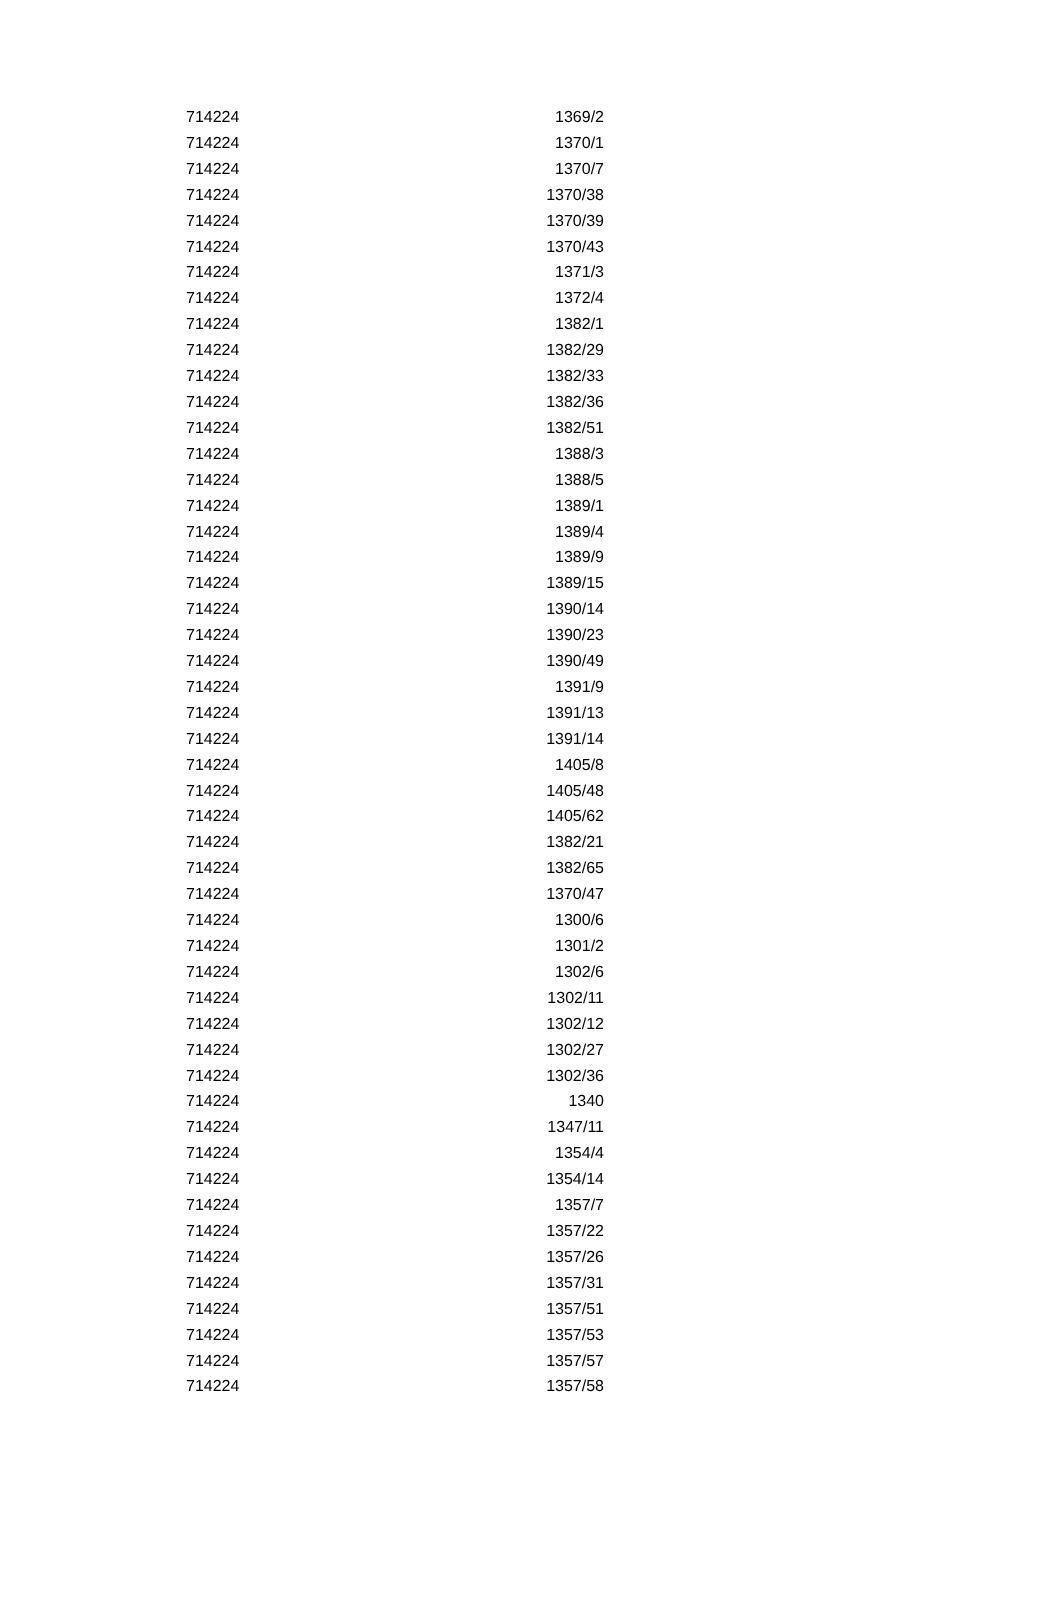| 714224 | 1369/2 |
| 714224 | 1370/1 |
| 714224 | 1370/7 |
| 714224 | 1370/38 |
| 714224 | 1370/39 |
| 714224 | 1370/43 |
| 714224 | 1371/3 |
| 714224 | 1372/4 |
| 714224 | 1382/1 |
| 714224 | 1382/29 |
| 714224 | 1382/33 |
| 714224 | 1382/36 |
| 714224 | 1382/51 |
| 714224 | 1388/3 |
| 714224 | 1388/5 |
| 714224 | 1389/1 |
| 714224 | 1389/4 |
| 714224 | 1389/9 |
| 714224 | 1389/15 |
| 714224 | 1390/14 |
| 714224 | 1390/23 |
| 714224 | 1390/49 |
| 714224 | 1391/9 |
| 714224 | 1391/13 |
| 714224 | 1391/14 |
| 714224 | 1405/8 |
| 714224 | 1405/48 |
| 714224 | 1405/62 |
| 714224 | 1382/21 |
| 714224 | 1382/65 |
| 714224 | 1370/47 |
| 714224 | 1300/6 |
| 714224 | 1301/2 |
| 714224 | 1302/6 |
| 714224 | 1302/11 |
| 714224 | 1302/12 |
| 714224 | 1302/27 |
| 714224 | 1302/36 |
| 714224 | 1340 |
| 714224 | 1347/11 |
| 714224 | 1354/4 |
| 714224 | 1354/14 |
| 714224 | 1357/7 |
| 714224 | 1357/22 |
| 714224 | 1357/26 |
| 714224 | 1357/31 |
| 714224 | 1357/51 |
| 714224 | 1357/53 |
| 714224 | 1357/57 |
| 714224 | 1357/58 |